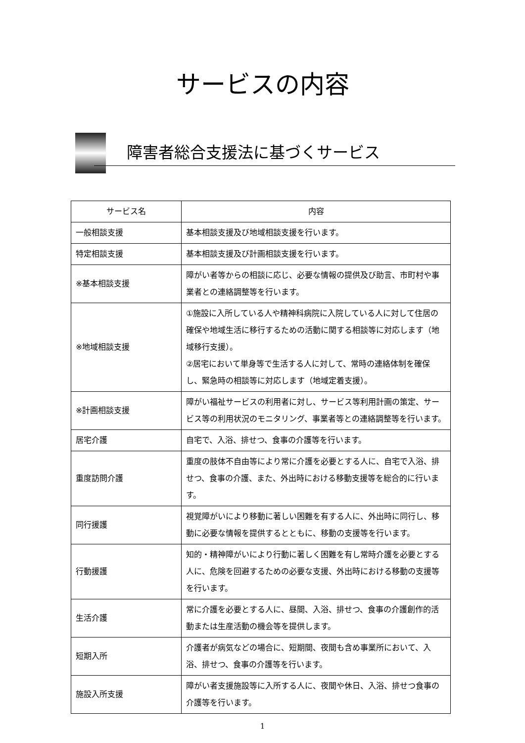サービスの内容
障害者総合支援法に基づくサービス
| サービス名 | 内容 |
| --- | --- |
| 一般相談支援 | 基本相談支援及び地域相談支援を行います。 |
| 特定相談支援 | 基本相談支援及び計画相談支援を行います。 |
| ※基本相談支援 | 障がい者等からの相談に応じ、必要な情報の提供及び助言、市町村や事業者との連絡調整等を行います。 |
| ※地域相談支援 | ①施設に入所している人や精神科病院に入院している人に対して住居の確保や地域生活に移行するための活動に関する相談等に対応します（地域移行支援）。 ②居宅において単身等で生活する人に対して、常時の連絡体制を確保し、緊急時の相談等に対応します（地域定着支援）。 |
| ※計画相談支援 | 障がい福祉サービスの利用者に対し、サービス等利用計画の策定、サービス等の利用状況のモニタリング、事業者等との連絡調整等を行います。 |
| 居宅介護 | 自宅で、入浴、排せつ、食事の介護等を行います。 |
| 重度訪問介護 | 重度の肢体不自由等により常に介護を必要とする人に、自宅で入浴、排せつ、食事の介護、また、外出時における移動支援等を総合的に行います。 |
| 同行援護 | 視覚障がいにより移動に著しい困難を有する人に、外出時に同行し、移動に必要な情報を提供するとともに、移動の支援等を行います。 |
| 行動援護 | 知的・精神障がいにより行動に著しく困難を有し常時介護を必要とする人に、危険を回避するための必要な支援、外出時における移動の支援等を行います。 |
| 生活介護 | 常に介護を必要とする人に、昼間、入浴、排せつ、食事の介護創作的活動または生産活動の機会等を提供します。 |
| 短期入所 | 介護者が病気などの場合に、短期間、夜間も含め事業所において、入浴、排せつ、食事の介護等を行います。 |
| 施設入所支援 | 障がい者支援施設等に入所する人に、夜間や休日、入浴、排せつ食事の介護等を行います。 |
1